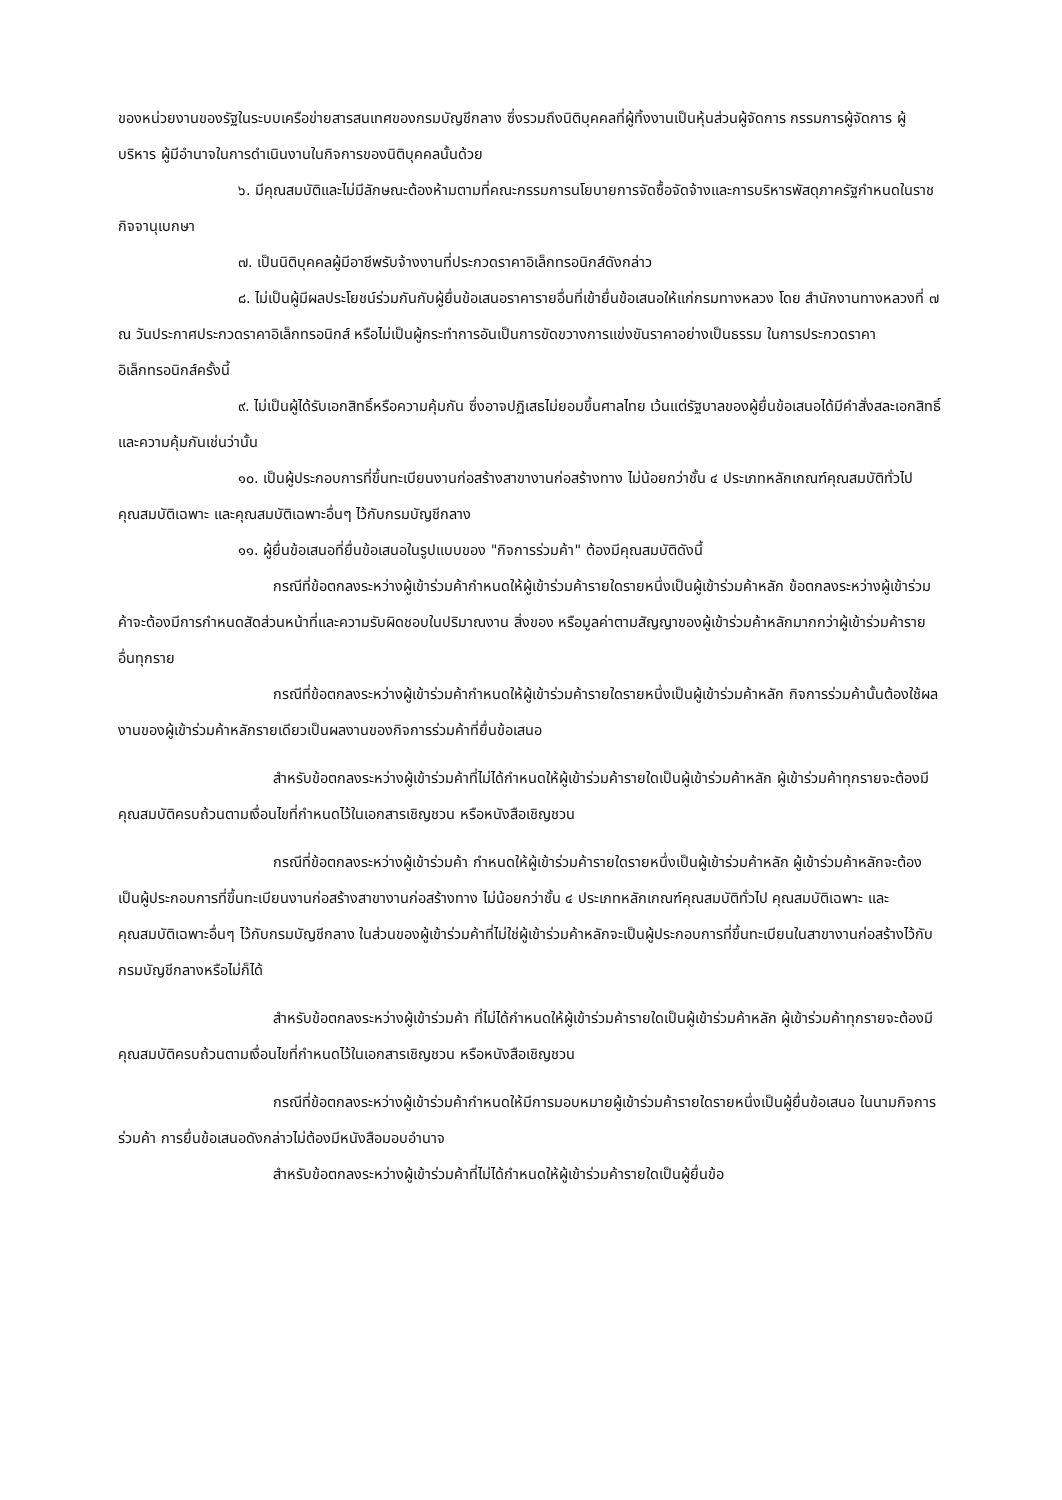ของหน่วยงานของรัฐในระบบเครือข่ายสารสนเทศของกรมบัญชีกลาง ซึ่งรวมถึงนิติบุคคลที่ผู้ทิ้งงานเป็นหุ้นส่วนผู้จัดการ กรรมการผู้จัดการ ผู้บริหาร ผู้มีอำนาจในการดำเนินงานในกิจการของนิติบุคคลนั้นด้วย
๖. มีคุณสมบัติและไม่มีลักษณะต้องห้ามตามที่คณะกรรมการนโยบายการจัดซื้อจัดจ้างและการบริหารพัสดุภาครัฐกำหนดในราชกิจจานุเบกษา
๗. เป็นนิติบุคคลผู้มีอาชีพรับจ้างงานที่ประกวดราคาอิเล็กทรอนิกส์ดังกล่าว
๘. ไม่เป็นผู้มีผลประโยชน์ร่วมกันกับผู้ยื่นข้อเสนอราคารายอื่นที่เข้ายื่นข้อเสนอให้แก่กรมทางหลวง โดย สำนักงานทางหลวงที่ ๗ ณ วันประกาศประกวดราคาอิเล็กทรอนิกส์ หรือไม่เป็นผู้กระทำการอันเป็นการขัดขวางการแข่งขันราคาอย่างเป็นธรรม ในการประกวดราคาอิเล็กทรอนิกส์ครั้งนี้
๙. ไม่เป็นผู้ได้รับเอกสิทธิ์หรือความคุ้มกัน ซึ่งอาจปฏิเสธไม่ยอมขึ้นศาลไทย เว้นแต่รัฐบาลของผู้ยื่นข้อเสนอได้มีคำสั่งสละเอกสิทธิ์และความคุ้มกันเช่นว่านั้น
๑๐. เป็นผู้ประกอบการที่ขึ้นทะเบียนงานก่อสร้างสาขางานก่อสร้างทาง ไม่น้อยกว่าชั้น ๔ ประเภทหลักเกณฑ์คุณสมบัติทั่วไป คุณสมบัติเฉพาะ และคุณสมบัติเฉพาะอื่นๆ ไว้กับกรมบัญชีกลาง
๑๑. ผู้ยื่นข้อเสนอที่ยื่นข้อเสนอในรูปแบบของ "กิจการร่วมค้า" ต้องมีคุณสมบัติดังนี้
กรณีที่ข้อตกลงระหว่างผู้เข้าร่วมค้ากำหนดให้ผู้เข้าร่วมค้ารายใดรายหนึ่งเป็นผู้เข้าร่วมค้าหลัก ข้อตกลงระหว่างผู้เข้าร่วมค้าจะต้องมีการกำหนดสัดส่วนหน้าที่และความรับผิดชอบในปริมาณงาน สิ่งของ หรือมูลค่าตามสัญญาของผู้เข้าร่วมค้าหลักมากกว่าผู้เข้าร่วมค้ารายอื่นทุกราย
กรณีที่ข้อตกลงระหว่างผู้เข้าร่วมค้ากำหนดให้ผู้เข้าร่วมค้ารายใดรายหนึ่งเป็นผู้เข้าร่วมค้าหลัก กิจการร่วมค้านั้นต้องใช้ผลงานของผู้เข้าร่วมค้าหลักรายเดียวเป็นผลงานของกิจการร่วมค้าที่ยื่นข้อเสนอ
สำหรับข้อตกลงระหว่างผู้เข้าร่วมค้าที่ไม่ได้กำหนดให้ผู้เข้าร่วมค้ารายใดเป็นผู้เข้าร่วมค้าหลัก ผู้เข้าร่วมค้าทุกรายจะต้องมีคุณสมบัติครบถ้วนตามเงื่อนไขที่กำหนดไว้ในเอกสารเชิญชวน หรือหนังสือเชิญชวน
กรณีที่ข้อตกลงระหว่างผู้เข้าร่วมค้า กำหนดให้ผู้เข้าร่วมค้ารายใดรายหนึ่งเป็นผู้เข้าร่วมค้าหลัก ผู้เข้าร่วมค้าหลักจะต้องเป็นผู้ประกอบการที่ขึ้นทะเบียนงานก่อสร้างสาขางานก่อสร้างทาง ไม่น้อยกว่าชั้น ๔ ประเภทหลักเกณฑ์คุณสมบัติทั่วไป คุณสมบัติเฉพาะ และคุณสมบัติเฉพาะอื่นๆ ไว้กับกรมบัญชีกลาง ในส่วนของผู้เข้าร่วมค้าที่ไม่ใช่ผู้เข้าร่วมค้าหลักจะเป็นผู้ประกอบการที่ขึ้นทะเบียนในสาขางานก่อสร้างไว้กับกรมบัญชีกลางหรือไม่ก็ได้
สำหรับข้อตกลงระหว่างผู้เข้าร่วมค้า ที่ไม่ได้กำหนดให้ผู้เข้าร่วมค้ารายใดเป็นผู้เข้าร่วมค้าหลัก ผู้เข้าร่วมค้าทุกรายจะต้องมีคุณสมบัติครบถ้วนตามเงื่อนไขที่กำหนดไว้ในเอกสารเชิญชวน หรือหนังสือเชิญชวน
กรณีที่ข้อตกลงระหว่างผู้เข้าร่วมค้ากำหนดให้มีการมอบหมายผู้เข้าร่วมค้ารายใดรายหนึ่งเป็นผู้ยื่นข้อเสนอ ในนามกิจการร่วมค้า การยื่นข้อเสนอดังกล่าวไม่ต้องมีหนังสือมอบอำนาจ
สำหรับข้อตกลงระหว่างผู้เข้าร่วมค้าที่ไม่ได้กำหนดให้ผู้เข้าร่วมค้ารายใดเป็นผู้ยื่นข้อ